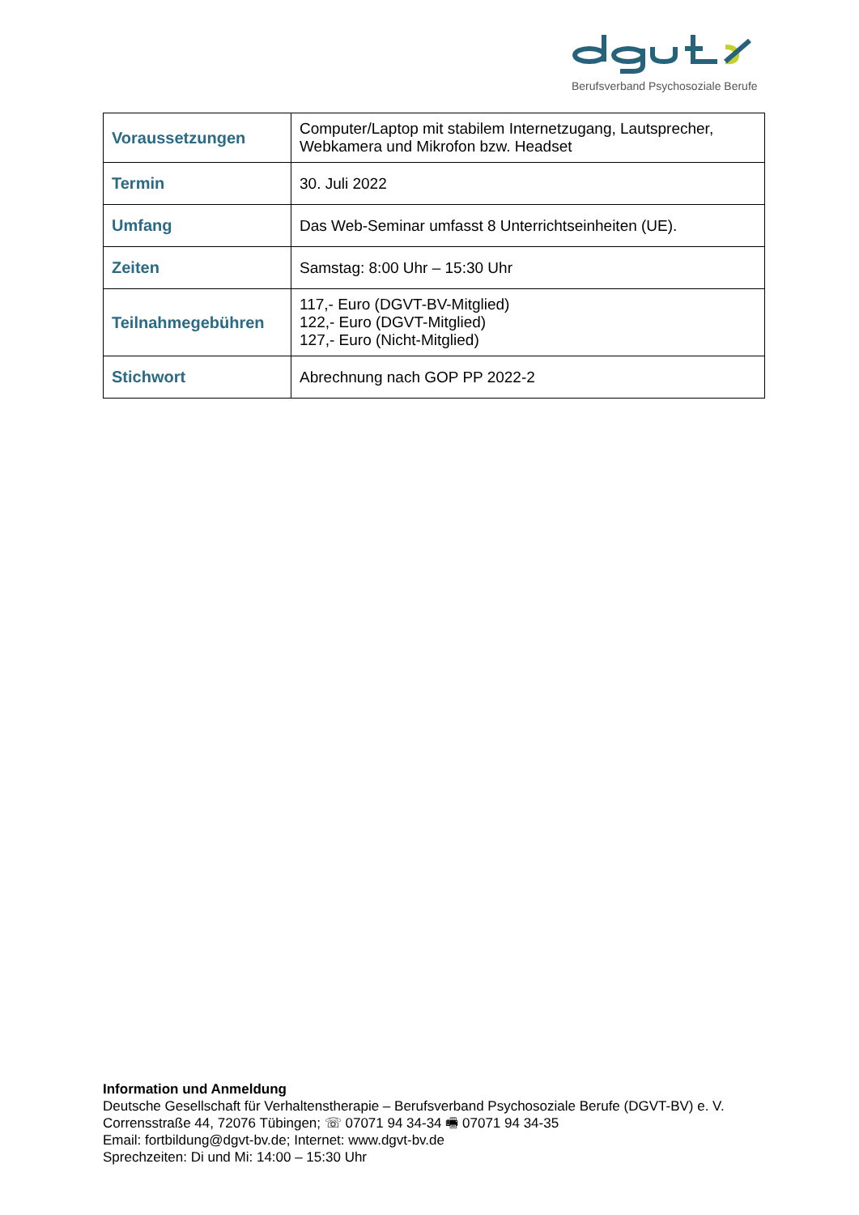Berufsverband Psychosoziale Berufe
| Voraussetzungen | Computer/Laptop mit stabilem Internetzugang, Lautsprecher, Webkamera und Mikrofon bzw. Headset |
| Termin | 30. Juli 2022 |
| Umfang | Das Web-Seminar umfasst 8 Unterrichtseinheiten (UE). |
| Zeiten | Samstag: 8:00 Uhr – 15:30 Uhr |
| Teilnahmegebühren | 117,- Euro (DGVT-BV-Mitglied) 122,- Euro (DGVT-Mitglied) 127,- Euro (Nicht-Mitglied) |
| Stichwort | Abrechnung nach GOP PP 2022-2 |
Information und Anmeldung
Deutsche Gesellschaft für Verhaltenstherapie – Berufsverband Psychosoziale Berufe (DGVT-BV) e. V.
Corrensstraße 44, 72076 Tübingen; ☏ 07071 94 34-34 🖷 07071 94 34-35
Email: fortbildung@dgvt-bv.de; Internet: www.dgvt-bv.de
Sprechzeiten: Di und Mi: 14:00 – 15:30 Uhr